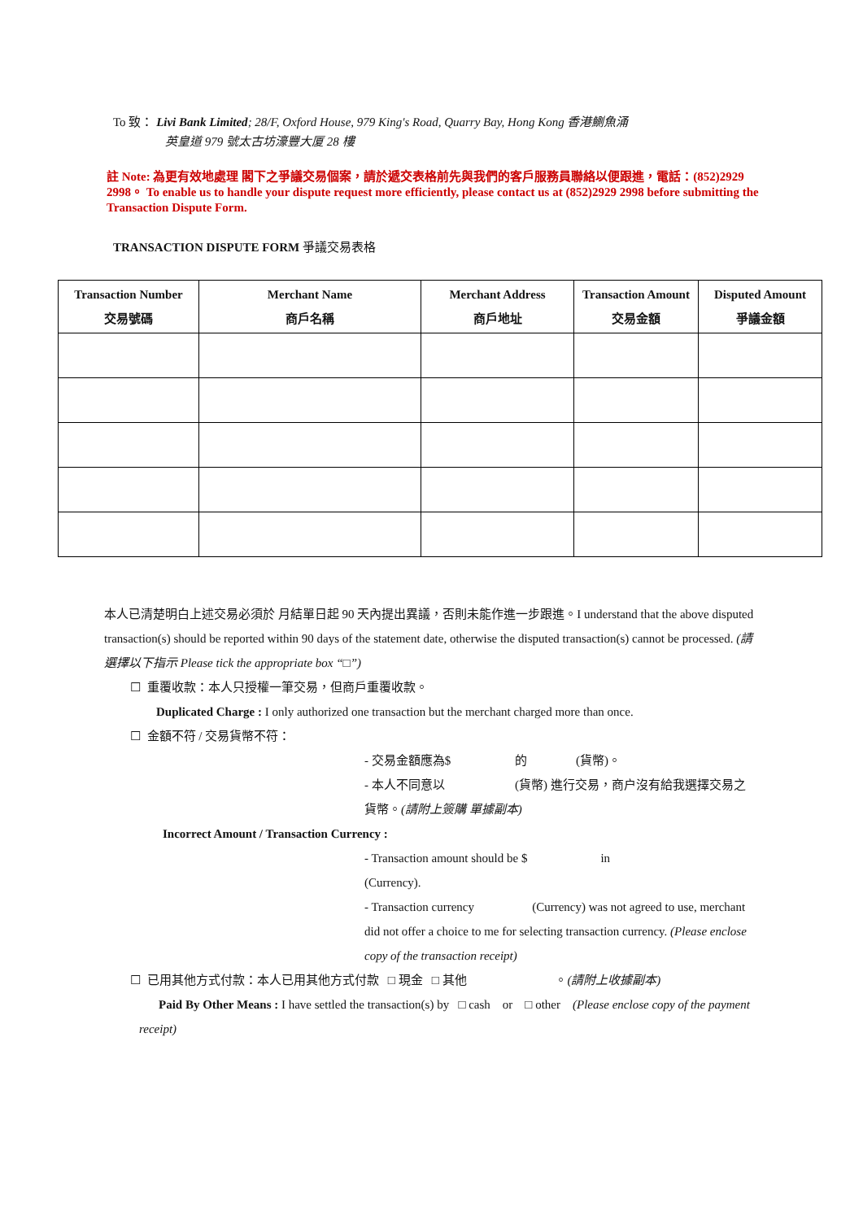To 致： Livi Bank Limited; 28/F, Oxford House, 979 King's Road, Quarry Bay, Hong Kong 香港鰂魚涌
英皇道 979 號太古坊濠豐大厦 28 樓
註 Note: 為更有效地處理 閣下之爭議交易個案，請於遞交表格前先與我們的客戶服務員聯絡以便跟進，電話：(852)2929 2998。 To enable us to handle your dispute request more efficiently, please contact us at (852)2929 2998 before submitting the Transaction Dispute Form.
TRANSACTION DISPUTE FORM 爭議交易表格
| Transaction Number 交易號碼 | Merchant Name 商戶名稱 | Merchant Address 商戶地址 | Transaction Amount 交易金額 | Disputed Amount 爭議金額 |
| --- | --- | --- | --- | --- |
本人已清楚明白上述交易必須於 月結單日起 90 天內提出異議，否則未能作進一步跟進。I understand that the above disputed transaction(s) should be reported within 90 days of the statement date, otherwise the disputed transaction(s) cannot be processed. (請選擇以下指示 Please tick the appropriate box “□”)
☐ 重覆收款：本人只授權一筆交易，但商戶重覆收款。
Duplicated Charge : I only authorized one transaction but the merchant charged more than once.
☐ 金額不符 / 交易貨幣不符：
- 交易金額應為$ 的 (貨幣)。
- 本人不同意以 (貨幣) 進行交易，商户沒有給我選擇交易之貨幣。(請附上簽購 單據副本)
Incorrect Amount / Transaction Currency :
- Transaction amount should be $ in
(Currency).
- Transaction currency (Currency) was not agreed to use, merchant did not offer a choice to me for selecting transaction currency. (Please enclose copy of the transaction receipt)
☐ 已用其他方式付款：本人已用其他方式付款 □ 現金 □ 其他 。(請附上收據副本)
Paid By Other Means : I have settled the transaction(s) by □ cash or □ other (Please enclose copy of the payment receipt)